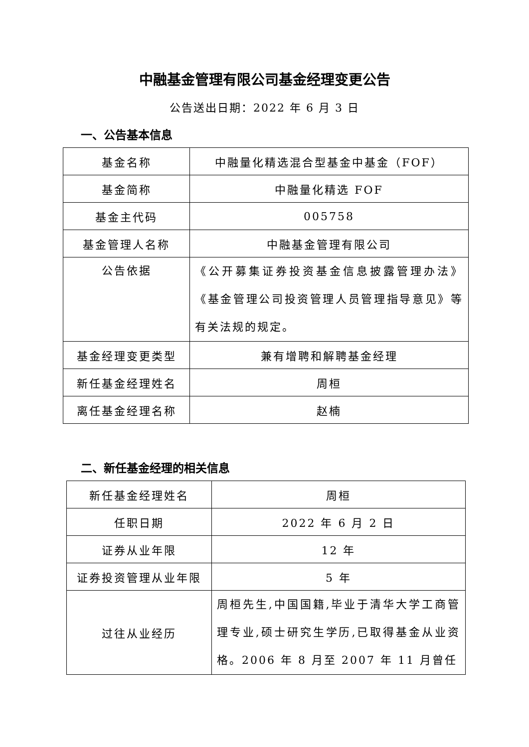中融基金管理有限公司基金经理变更公告
公告送出日期：2022 年 6 月 3 日
一、公告基本信息
| 基金名称 | 中融量化精选混合型基金中基金（FOF） |
| 基金简称 | 中融量化精选 FOF |
| 基金主代码 | 005758 |
| 基金管理人名称 | 中融基金管理有限公司 |
| 公告依据 | 《公开募集证券投资基金信息披露管理办法》《基金管理公司投资管理人员管理指导意见》等有关法规的规定。 |
| 基金经理变更类型 | 兼有增聘和解聘基金经理 |
| 新任基金经理姓名 | 周桓 |
| 离任基金经理名称 | 赵楠 |
二、新任基金经理的相关信息
| 新任基金经理姓名 | 周桓 |
| 任职日期 | 2022 年 6 月 2 日 |
| 证券从业年限 | 12 年 |
| 证券投资管理从业年限 | 5 年 |
| 过往从业经历 | 周桓先生,中国国籍,毕业于清华大学工商管理专业,硕士研究生学历,已取得基金从业资格。2006 年 8 月至 2007 年 11 月曾任 |